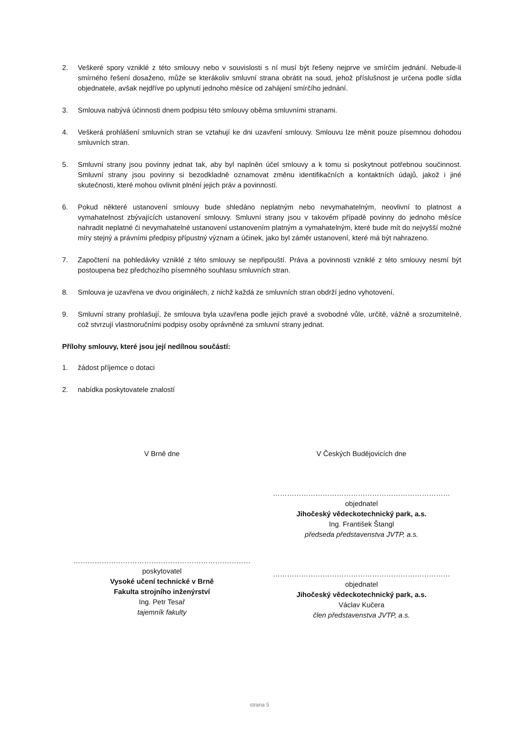2. Veškeré spory vzniklé z této smlouvy nebo v souvislosti s ní musí být řešeny nejprve ve smírčím jednání. Nebude-li smírného řešení dosaženo, může se kterákoliv smluvní strana obrátit na soud, jehož příslušnost je určena podle sídla objednatele, avšak nejdříve po uplynutí jednoho měsíce od zahájení smírčího jednání.
3. Smlouva nabývá účinnosti dnem podpisu této smlouvy oběma smluvními stranami.
4. Veškerá prohlášení smluvních stran se vztahují ke dni uzavření smlouvy. Smlouvu lze měnit pouze písemnou dohodou smluvních stran.
5. Smluvní strany jsou povinny jednat tak, aby byl naplněn účel smlouvy a k tomu si poskytnout potřebnou součinnost. Smluvní strany jsou povinny si bezodkladně oznamovat změnu identifikačních a kontaktních údajů, jakož i jiné skutečnosti, které mohou ovlivnit plnění jejich práv a povinností.
6. Pokud některé ustanovení smlouvy bude shledáno neplatným nebo nevymahatelným, neovlivní to platnost a vymahatelnost zbývajících ustanovení smlouvy. Smluvní strany jsou v takovém případě povinny do jednoho měsíce nahradit neplatné či nevymahatelné ustanovení ustanovením platným a vymahatelným, které bude mít do nejvyšší možné míry stejný a právními předpisy přípustný význam a účinek, jako byl záměr ustanovení, které má být nahrazeno.
7. Započtení na pohledávky vzniklé z této smlouvy se nepřipouští. Práva a povinnosti vzniklé z této smlouvy nesmí být postoupena bez předchozího písemného souhlasu smluvních stran.
8. Smlouva je uzavřena ve dvou originálech, z nichž každá ze smluvních stran obdrží jedno vyhotovení.
9. Smluvní strany prohlašují, že smlouva byla uzavřena podle jejich pravé a svobodné vůle, určitě, vážně a srozumitelně, což stvrzují vlastnoručními podpisy osoby oprávněné za smluvní strany jednat.
Přílohy smlouvy, které jsou její nedílnou součástí:
1. žádost příjemce o dotaci
2. nabídka poskytovatele znalostí
V Brně dne
…………………………………………………………………
poskytovatel
Vysoké učení technické v Brně
Fakulta strojního inženýrství
Ing. Petr Tesař
tajemník fakulty
V Českých Budějovicích dne
…………………………………………………………………
objednatel
Jihočeský vědeckotechnický park, a.s.
Ing. František Štangl
předseda představenstva JVTP, a.s.
…………………………………………………………………
objednatel
Jihočeský vědeckotechnický park, a.s.
Václav Kučera
člen představenstva JVTP, a.s.
strana 5